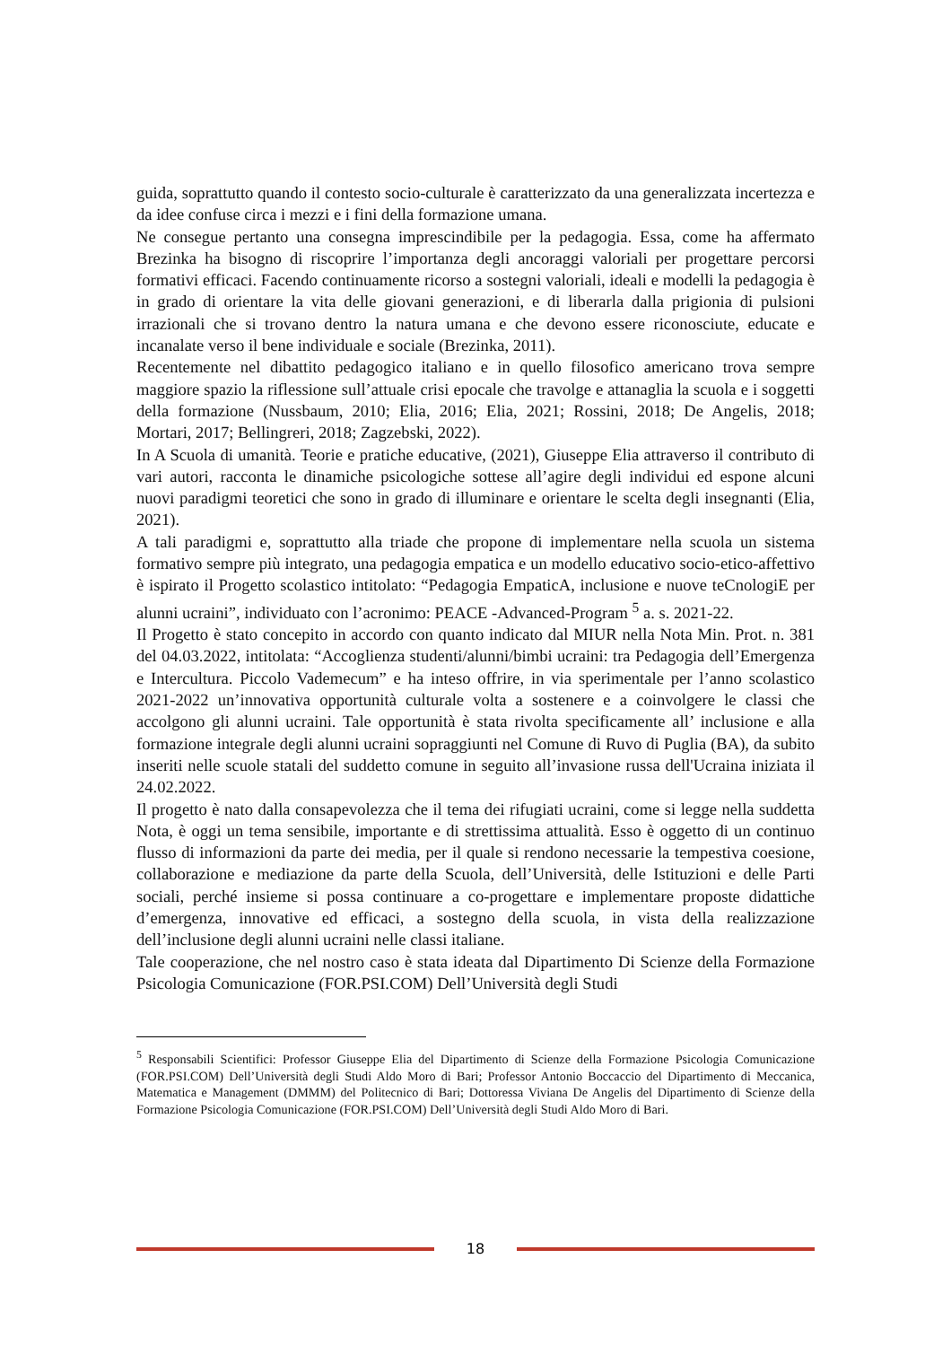guida, soprattutto quando il contesto socio-culturale è caratterizzato da una generalizzata incertezza e da idee confuse circa i mezzi e i fini della formazione umana.
Ne consegue pertanto una consegna imprescindibile per la pedagogia. Essa, come ha affermato Brezinka ha bisogno di riscoprire l’importanza degli ancoraggi valoriali per progettare percorsi formativi efficaci. Facendo continuamente ricorso a sostegni valoriali, ideali e modelli la pedagogia è in grado di orientare la vita delle giovani generazioni, e di liberarla dalla prigionia di pulsioni irrazionali che si trovano dentro la natura umana e che devono essere riconosciute, educate e incanalate verso il bene individuale e sociale (Brezinka, 2011).
Recentemente nel dibattito pedagogico italiano e in quello filosofico americano trova sempre maggiore spazio la riflessione sull’attuale crisi epocale che travolge e attanaglia la scuola e i soggetti della formazione (Nussbaum, 2010; Elia, 2016; Elia, 2021; Rossini, 2018; De Angelis, 2018; Mortari, 2017; Bellingreri, 2018; Zagzebski, 2022).
In A Scuola di umanità. Teorie e pratiche educative, (2021), Giuseppe Elia attraverso il contributo di vari autori, racconta le dinamiche psicologiche sottese all’agire degli individui ed espone alcuni nuovi paradigmi teoretici che sono in grado di illuminare e orientare le scelta degli insegnanti (Elia, 2021).
A tali paradigmi e, soprattutto alla triade che propone di implementare nella scuola un sistema formativo sempre più integrato, una pedagogia empatica e un modello educativo socio-etico-affettivo è ispirato il Progetto scolastico intitolato: “Pedagogia EmpaticA, inclusione e nuove teCnologiE per alunni ucraini”, individuato con l’acronimo: PEACE -Advanced-Program <sup>5</sup> a. s. 2021-22.
Il Progetto è stato concepito in accordo con quanto indicato dal MIUR nella Nota Min. Prot. n. 381 del 04.03.2022, intitolata: “Accoglienza studenti/alunni/bimbi ucraini: tra Pedagogia dell’Emergenza e Intercultura. Piccolo Vademecum” e ha inteso offrire, in via sperimentale per l’anno scolastico 2021-2022 un’innovativa opportunità culturale volta a sostenere e a coinvolgere le classi che accolgono gli alunni ucraini. Tale opportunità è stata rivolta specificamente all’ inclusione e alla formazione integrale degli alunni ucraini sopraggiunti nel Comune di Ruvo di Puglia (BA), da subito inseriti nelle scuole statali del suddetto comune in seguito all’invasione russa dell'Ucraina iniziata il 24.02.2022.
Il progetto è nato dalla consapevolezza che il tema dei rifugiati ucraini, come si legge nella suddetta Nota, è oggi un tema sensibile, importante e di strettissima attualità. Esso è oggetto di un continuo flusso di informazioni da parte dei media, per il quale si rendono necessarie la tempestiva coesione, collaborazione e mediazione da parte della Scuola, dell’Università, delle Istituzioni e delle Parti sociali, perché insieme si possa continuare a co-progettare e implementare proposte didattiche d’emergenza, innovative ed efficaci, a sostegno della scuola, in vista della realizzazione dell’inclusione degli alunni ucraini nelle classi italiane.
Tale cooperazione, che nel nostro caso è stata ideata dal Dipartimento Di Scienze della Formazione Psicologia Comunicazione (FOR.PSI.COM) Dell’Università degli Studi
<sup>5</sup> Responsabili Scientifici: Professor Giuseppe Elia del Dipartimento di Scienze della Formazione Psicologia Comunicazione (FOR.PSI.COM) Dell’Università degli Studi Aldo Moro di Bari; Professor Antonio Boccaccio del Dipartimento di Meccanica, Matematica e Management (DMMM) del Politecnico di Bari; Dottoressa Viviana De Angelis del Dipartimento di Scienze della Formazione Psicologia Comunicazione (FOR.PSI.COM) Dell’Università degli Studi Aldo Moro di Bari.
18